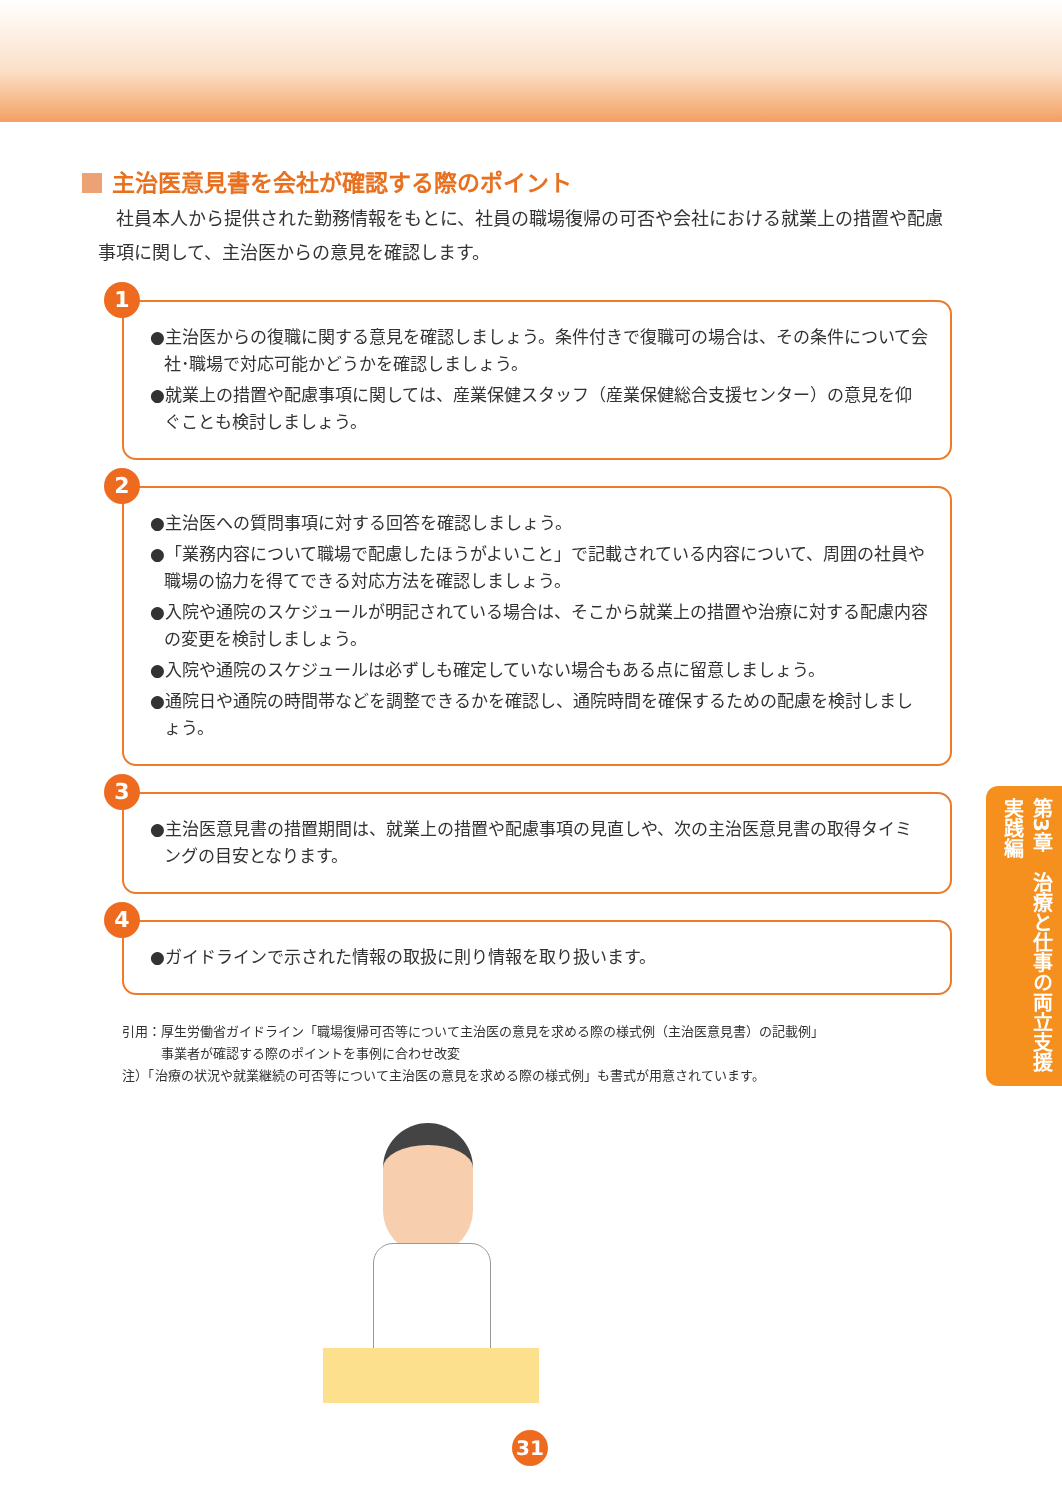主治医意見書を会社が確認する際のポイント
社員本人から提供された勤務情報をもとに、社員の職場復帰の可否や会社における就業上の措置や配慮事項に関して、主治医からの意見を確認します。
1
●主治医からの復職に関する意見を確認しましょう。条件付きで復職可の場合は、その条件について会社･職場で対応可能かどうかを確認しましょう。
●就業上の措置や配慮事項に関しては、産業保健スタッフ（産業保健総合支援センター）の意見を仰ぐことも検討しましょう。
2
●主治医への質問事項に対する回答を確認しましょう。
●「業務内容について職場で配慮したほうがよいこと」で記載されている内容について、周囲の社員や職場の協力を得てできる対応方法を確認しましょう。
●入院や通院のスケジュールが明記されている場合は、そこから就業上の措置や治療に対する配慮内容の変更を検討しましょう。
●入院や通院のスケジュールは必ずしも確定していない場合もある点に留意しましょう。
●通院日や通院の時間帯などを調整できるかを確認し、通院時間を確保するための配慮を検討しましょう。
3
●主治医意見書の措置期間は、就業上の措置や配慮事項の見直しや、次の主治医意見書の取得タイミングの目安となります。
4
●ガイドラインで示された情報の取扱に則り情報を取り扱います。
引用：厚生労働省ガイドライン「職場復帰可否等について主治医の意見を求める際の様式例（主治医意見書）の記載例」
　　　事業者が確認する際のポイントを事例に合わせ改変
注）「治療の状況や就業継続の可否等について主治医の意見を求める際の様式例」も書式が用意されています。
第3章　治療と仕事の両立支援 実践編
31